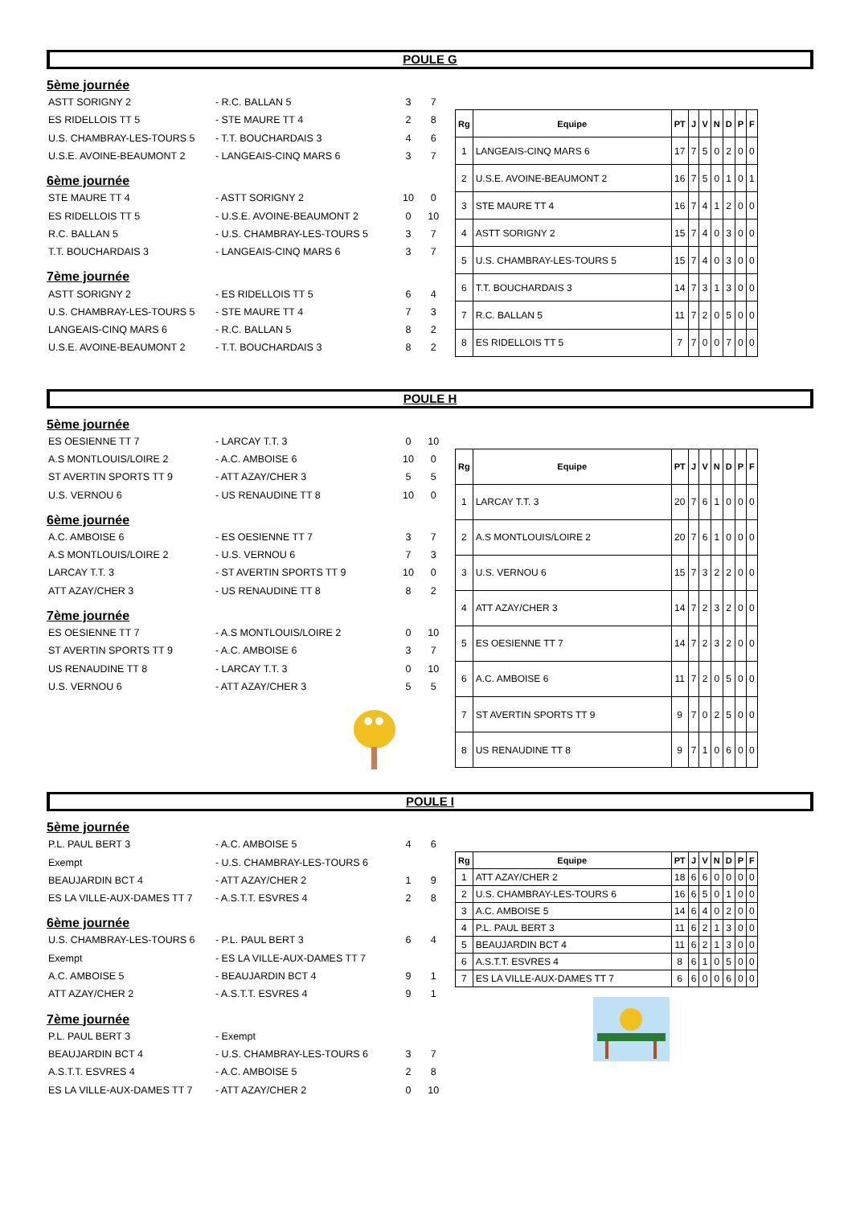POULE G
5ème journée
ASTT SORIGNY 2 - R.C. BALLAN 5 3 7
ES RIDELLOIS TT 5 - STE MAURE TT 4 2 8
U.S. CHAMBRAY-LES-TOURS 5 - T.T. BOUCHARDAIS 3 4 6
U.S.E. AVOINE-BEAUMONT 2 - LANGEAIS-CINQ MARS 6 3 7
6ème journée
STE MAURE TT 4 - ASTT SORIGNY 2 10 0
ES RIDELLOIS TT 5 - U.S.E. AVOINE-BEAUMONT 2 0 10
R.C. BALLAN 5 - U.S. CHAMBRAY-LES-TOURS 5 3 7
T.T. BOUCHARDAIS 3 - LANGEAIS-CINQ MARS 6 3 7
7ème journée
ASTT SORIGNY 2 - ES RIDELLOIS TT 5 6 4
U.S. CHAMBRAY-LES-TOURS 5 - STE MAURE TT 4 7 3
LANGEAIS-CINQ MARS 6 - R.C. BALLAN 5 8 2
U.S.E. AVOINE-BEAUMONT 2 - T.T. BOUCHARDAIS 3 8 2
| Rg | Equipe | PT | J | V | N | D | P | F |
| --- | --- | --- | --- | --- | --- | --- | --- | --- |
| 1 | LANGEAIS-CINQ MARS 6 | 17 | 7 | 5 | 0 | 2 | 0 | 0 |
| 2 | U.S.E. AVOINE-BEAUMONT 2 | 16 | 7 | 5 | 0 | 1 | 0 | 1 |
| 3 | STE MAURE TT 4 | 16 | 7 | 4 | 1 | 2 | 0 | 0 |
| 4 | ASTT SORIGNY 2 | 15 | 7 | 4 | 0 | 3 | 0 | 0 |
| 5 | U.S. CHAMBRAY-LES-TOURS 5 | 15 | 7 | 4 | 0 | 3 | 0 | 0 |
| 6 | T.T. BOUCHARDAIS 3 | 14 | 7 | 3 | 1 | 3 | 0 | 0 |
| 7 | R.C. BALLAN 5 | 11 | 7 | 2 | 0 | 5 | 0 | 0 |
| 8 | ES RIDELLOIS TT 5 | 7 | 7 | 0 | 0 | 7 | 0 | 0 |
POULE H
5ème journée
ES OESIENNE TT 7 - LARCAY T.T. 3 0 10
A.S MONTLOUIS/LOIRE 2 - A.C. AMBOISE 6 10 0
ST AVERTIN SPORTS TT 9 - ATT AZAY/CHER 3 5 5
U.S. VERNOU 6 - US RENAUDINE TT 8 10 0
6ème journée
A.C. AMBOISE 6 - ES OESIENNE TT 7 3 7
A.S MONTLOUIS/LOIRE 2 - U.S. VERNOU 6 7 3
LARCAY T.T. 3 - ST AVERTIN SPORTS TT 9 10 0
ATT AZAY/CHER 3 - US RENAUDINE TT 8 8 2
7ème journée
ES OESIENNE TT 7 - A.S MONTLOUIS/LOIRE 2 0 10
ST AVERTIN SPORTS TT 9 - A.C. AMBOISE 6 3 7
US RENAUDINE TT 8 - LARCAY T.T. 3 0 10
U.S. VERNOU 6 - ATT AZAY/CHER 3 5 5
| Rg | Equipe | PT | J | V | N | D | P | F |
| --- | --- | --- | --- | --- | --- | --- | --- | --- |
| 1 | LARCAY T.T. 3 | 20 | 7 | 6 | 1 | 0 | 0 | 0 |
| 2 | A.S MONTLOUIS/LOIRE 2 | 20 | 7 | 6 | 1 | 0 | 0 | 0 |
| 3 | U.S. VERNOU 6 | 15 | 7 | 3 | 2 | 2 | 0 | 0 |
| 4 | ATT AZAY/CHER 3 | 14 | 7 | 2 | 3 | 2 | 0 | 0 |
| 5 | ES OESIENNE TT 7 | 14 | 7 | 2 | 3 | 2 | 0 | 0 |
| 6 | A.C. AMBOISE 6 | 11 | 7 | 2 | 0 | 5 | 0 | 0 |
| 7 | ST AVERTIN SPORTS TT 9 | 9 | 7 | 0 | 2 | 5 | 0 | 0 |
| 8 | US RENAUDINE TT 8 | 9 | 7 | 1 | 0 | 6 | 0 | 0 |
POULE I
5ème journée
P.L. PAUL BERT 3 - A.C. AMBOISE 5 4 6
Exempt - U.S. CHAMBRAY-LES-TOURS 6
BEAUJARDIN BCT 4 - ATT AZAY/CHER 2 1 9
ES LA VILLE-AUX-DAMES TT 7 - A.S.T.T. ESVRES 4 2 8
6ème journée
U.S. CHAMBRAY-LES-TOURS 6 - P.L. PAUL BERT 3 6 4
Exempt - ES LA VILLE-AUX-DAMES TT 7
A.C. AMBOISE 5 - BEAUJARDIN BCT 4 9 1
ATT AZAY/CHER 2 - A.S.T.T. ESVRES 4 9 1
7ème journée
P.L. PAUL BERT 3 - Exempt
BEAUJARDIN BCT 4 - U.S. CHAMBRAY-LES-TOURS 6 3 7
A.S.T.T. ESVRES 4 - A.C. AMBOISE 5 2 8
ES LA VILLE-AUX-DAMES TT 7 - ATT AZAY/CHER 2 0 10
| Rg | Equipe | PT | J | V | N | D | P | F |
| --- | --- | --- | --- | --- | --- | --- | --- | --- |
| 1 | ATT AZAY/CHER 2 | 18 | 6 | 6 | 0 | 0 | 0 | 0 |
| 2 | U.S. CHAMBRAY-LES-TOURS 6 | 16 | 6 | 5 | 0 | 1 | 0 | 0 |
| 3 | A.C. AMBOISE 5 | 14 | 6 | 4 | 0 | 2 | 0 | 0 |
| 4 | P.L. PAUL BERT 3 | 11 | 6 | 2 | 1 | 3 | 0 | 0 |
| 5 | BEAUJARDIN BCT 4 | 11 | 6 | 2 | 1 | 3 | 0 | 0 |
| 6 | A.S.T.T. ESVRES 4 | 8 | 6 | 1 | 0 | 5 | 0 | 0 |
| 7 | ES LA VILLE-AUX-DAMES TT 7 | 6 | 6 | 0 | 0 | 6 | 0 | 0 |